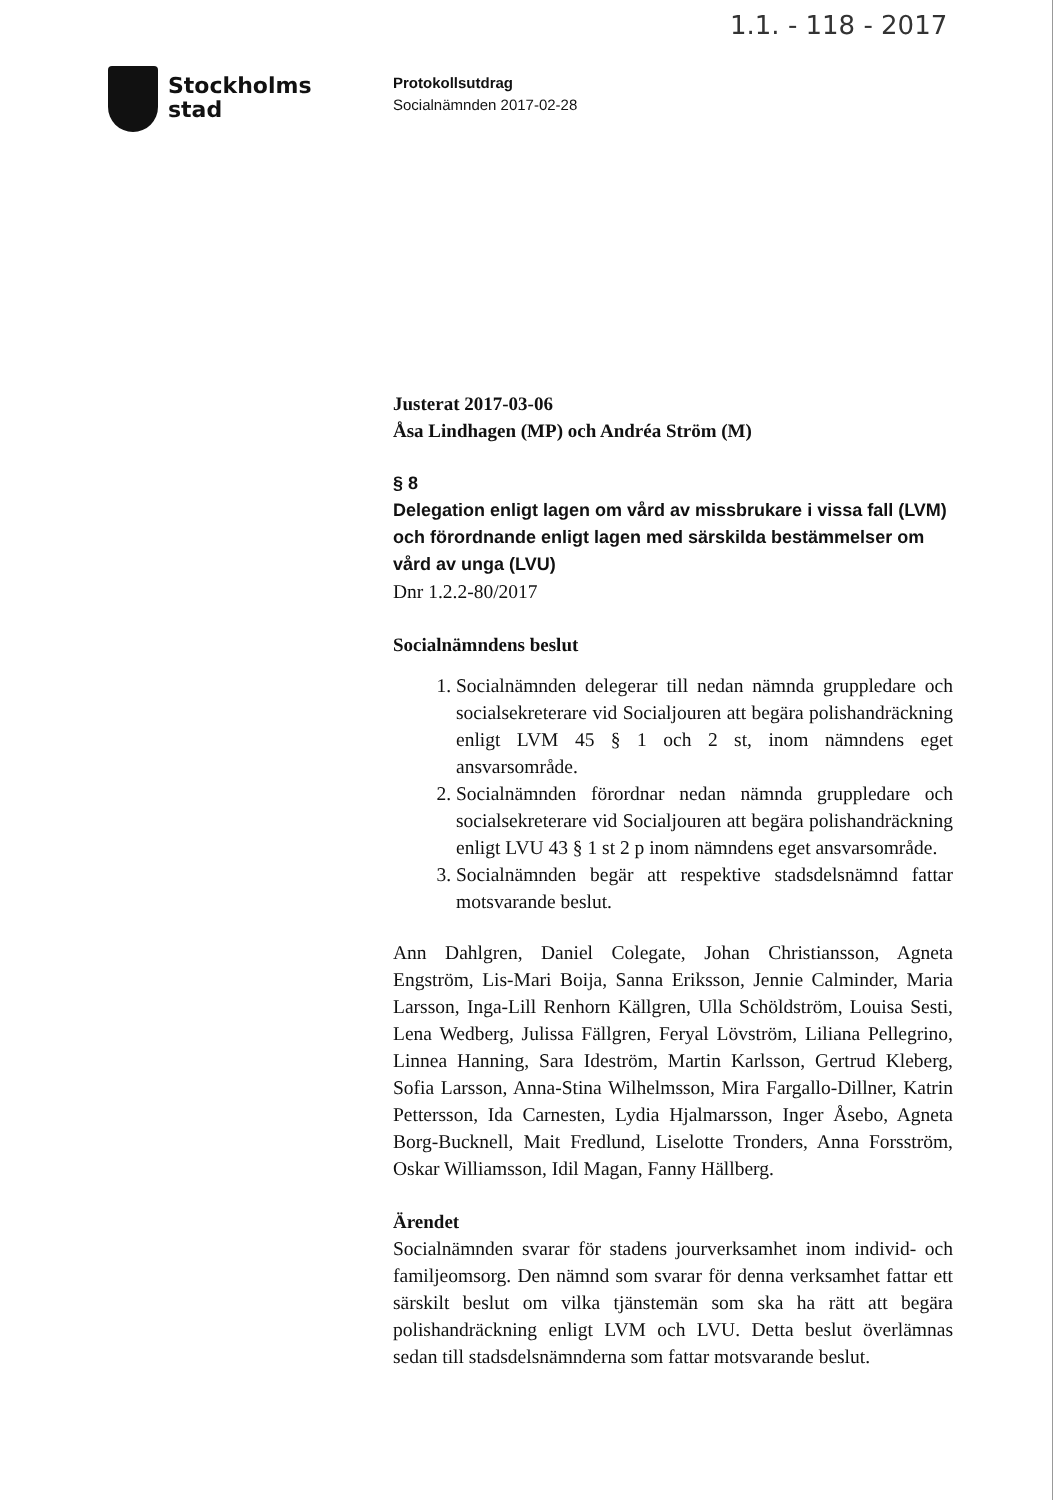1.1. - 118 - 2017
Stockholms
stad
Protokollsutdrag
Socialnämnden 2017-02-28
Justerat 2017-03-06
Åsa Lindhagen (MP) och Andréa Ström (M)
§ 8
Delegation enligt lagen om vård av missbrukare i vissa fall (LVM) och förordnande enligt lagen med särskilda bestämmelser om vård av unga (LVU)
Dnr 1.2.2-80/2017
Socialnämndens beslut
1. Socialnämnden delegerar till nedan nämnda gruppledare och socialsekreterare vid Socialjouren att begära polishandräckning enligt LVM 45 § 1 och 2 st, inom nämndens eget ansvarsområde.
2. Socialnämnden förordnar nedan nämnda gruppledare och socialsekreterare vid Socialjouren att begära polishandräckning enligt LVU 43 § 1 st 2 p inom nämndens eget ansvarsområde.
3. Socialnämnden begär att respektive stadsdelsnämnd fattar motsvarande beslut.
Ann Dahlgren, Daniel Colegate, Johan Christiansson, Agneta Engström, Lis-Mari Boija, Sanna Eriksson, Jennie Calminder, Maria Larsson, Inga-Lill Renhorn Källgren, Ulla Schöldström, Louisa Sesti, Lena Wedberg, Julissa Fällgren, Feryal Lövström, Liliana Pellegrino, Linnea Hanning, Sara Ideström, Martin Karlsson, Gertrud Kleberg, Sofia Larsson, Anna-Stina Wilhelmsson, Mira Fargallo-Dillner, Katrin Pettersson, Ida Carnesten, Lydia Hjalmarsson, Inger Åsebo, Agneta Borg-Bucknell, Mait Fredlund, Liselotte Tronders, Anna Forsström, Oskar Williamsson, Idil Magan, Fanny Hällberg.
Ärendet
Socialnämnden svarar för stadens jourverksamhet inom individ- och familjeomsorg. Den nämnd som svarar för denna verksamhet fattar ett särskilt beslut om vilka tjänstemän som ska ha rätt att begära polishandräckning enligt LVM och LVU. Detta beslut överlämnas sedan till stadsdelsnämnderna som fattar motsvarande beslut.